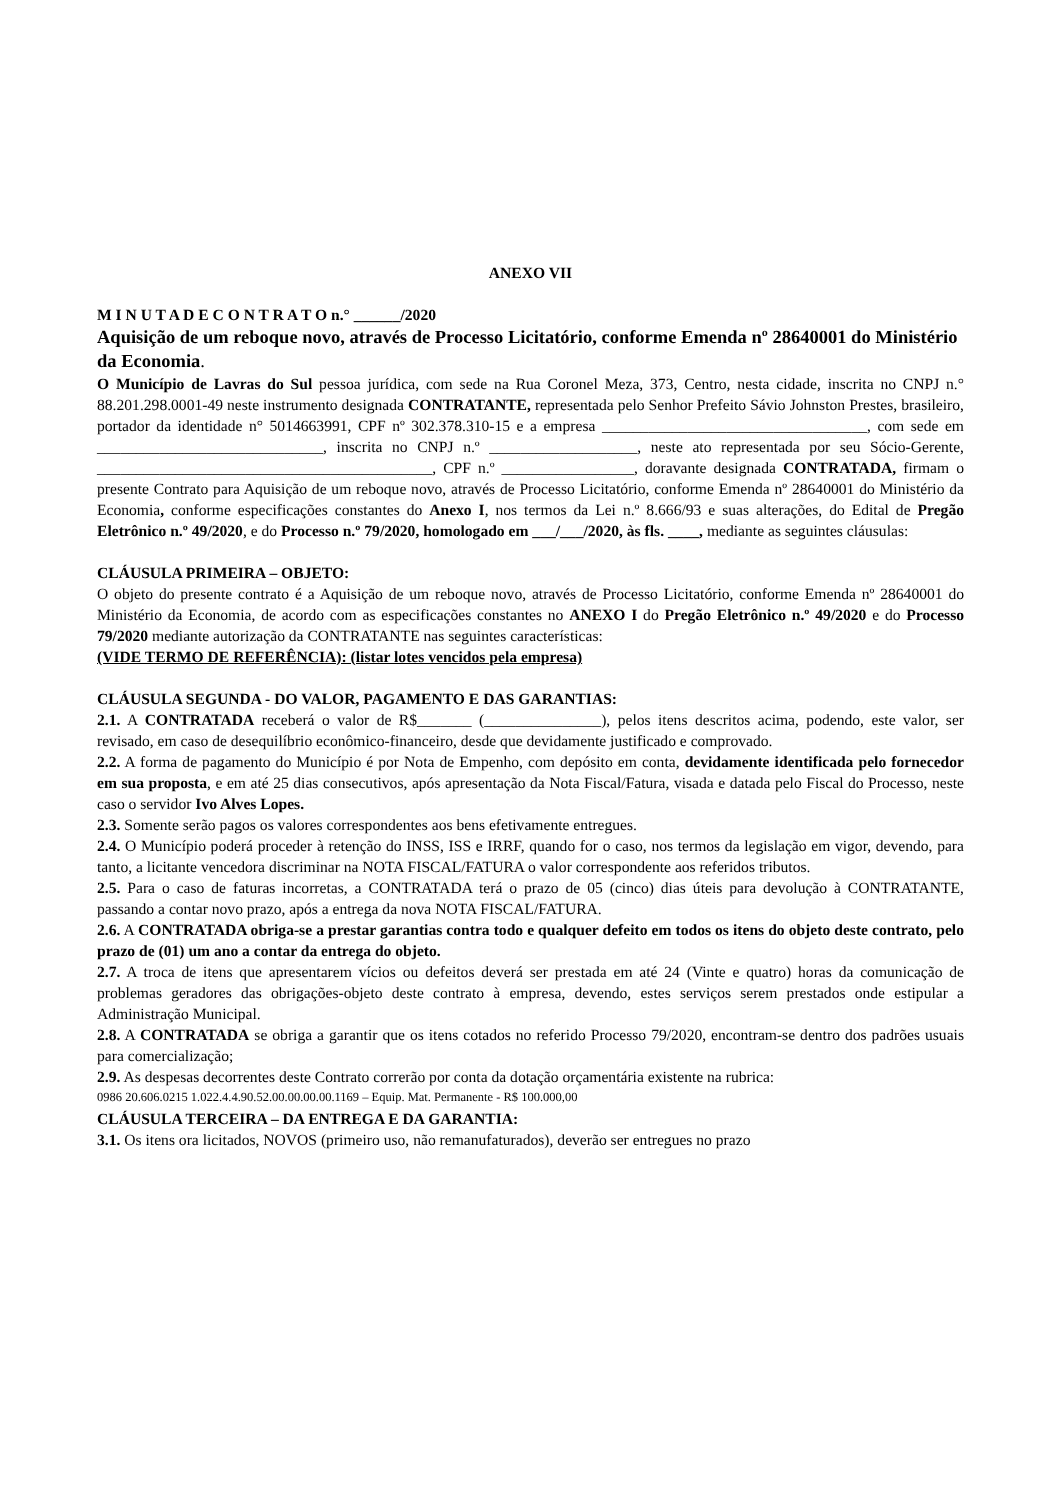ANEXO VII
M I N U T A D E C O N T R A T O n.° ______/2020
Aquisição de um reboque novo, através de Processo Licitatório, conforme Emenda nº 28640001 do Ministério da Economia.
O Município de Lavras do Sul pessoa jurídica, com sede na Rua Coronel Meza, 373, Centro, nesta cidade, inscrita no CNPJ n.° 88.201.298.0001-49 neste instrumento designada CONTRATANTE, representada pelo Senhor Prefeito Sávio Johnston Prestes, brasileiro, portador da identidade n° 5014663991, CPF nº 302.378.310-15 e a empresa __________________________________, com sede em _____________________________, inscrita no CNPJ n.º ___________________, neste ato representada por seu Sócio-Gerente, ___________________________________________, CPF n.º _________________, doravante designada CONTRATADA, firmam o presente Contrato para Aquisição de um reboque novo, através de Processo Licitatório, conforme Emenda nº 28640001 do Ministério da Economia, conforme especificações constantes do Anexo I, nos termos da Lei n.º 8.666/93 e suas alterações, do Edital de Pregão Eletrônico n.º 49/2020, e do Processo n.º 79/2020, homologado em ___/___/2020, às fls. ____, mediante as seguintes cláusulas:
CLÁUSULA PRIMEIRA – OBJETO:
O objeto do presente contrato é a Aquisição de um reboque novo, através de Processo Licitatório, conforme Emenda nº 28640001 do Ministério da Economia, de acordo com as especificações constantes no ANEXO I do Pregão Eletrônico n.º 49/2020 e do Processo 79/2020 mediante autorização da CONTRATANTE nas seguintes características:
(VIDE TERMO DE REFERÊNCIA): (listar lotes vencidos pela empresa)
CLÁUSULA SEGUNDA - DO VALOR, PAGAMENTO E DAS GARANTIAS:
2.1. A CONTRATADA receberá o valor de R$_______ (_______________), pelos itens descritos acima, podendo, este valor, ser revisado, em caso de desequilíbrio econômico-financeiro, desde que devidamente justificado e comprovado.
2.2. A forma de pagamento do Município é por Nota de Empenho, com depósito em conta, devidamente identificada pelo fornecedor em sua proposta, e em até 25 dias consecutivos, após apresentação da Nota Fiscal/Fatura, visada e datada pelo Fiscal do Processo, neste caso o servidor Ivo Alves Lopes.
2.3. Somente serão pagos os valores correspondentes aos bens efetivamente entregues.
2.4. O Município poderá proceder à retenção do INSS, ISS e IRRF, quando for o caso, nos termos da legislação em vigor, devendo, para tanto, a licitante vencedora discriminar na NOTA FISCAL/FATURA o valor correspondente aos referidos tributos.
2.5. Para o caso de faturas incorretas, a CONTRATADA terá o prazo de 05 (cinco) dias úteis para devolução à CONTRATANTE, passando a contar novo prazo, após a entrega da nova NOTA FISCAL/FATURA.
2.6. A CONTRATADA obriga-se a prestar garantias contra todo e qualquer defeito em todos os itens do objeto deste contrato, pelo prazo de (01) um ano a contar da entrega do objeto.
2.7. A troca de itens que apresentarem vícios ou defeitos deverá ser prestada em até 24 (Vinte e quatro) horas da comunicação de problemas geradores das obrigações-objeto deste contrato à empresa, devendo, estes serviços serem prestados onde estipular a Administração Municipal.
2.8. A CONTRATADA se obriga a garantir que os itens cotados no referido Processo 79/2020, encontram-se dentro dos padrões usuais para comercialização;
2.9. As despesas decorrentes deste Contrato correrão por conta da dotação orçamentária existente na rubrica:
0986 20.606.0215 1.022.4.4.90.52.00.00.00.00.1169 – Equip. Mat. Permanente - R$ 100.000,00
CLÁUSULA TERCEIRA – DA ENTREGA E DA GARANTIA:
3.1. Os itens ora licitados, NOVOS (primeiro uso, não remanufaturados), deverão ser entregues no prazo